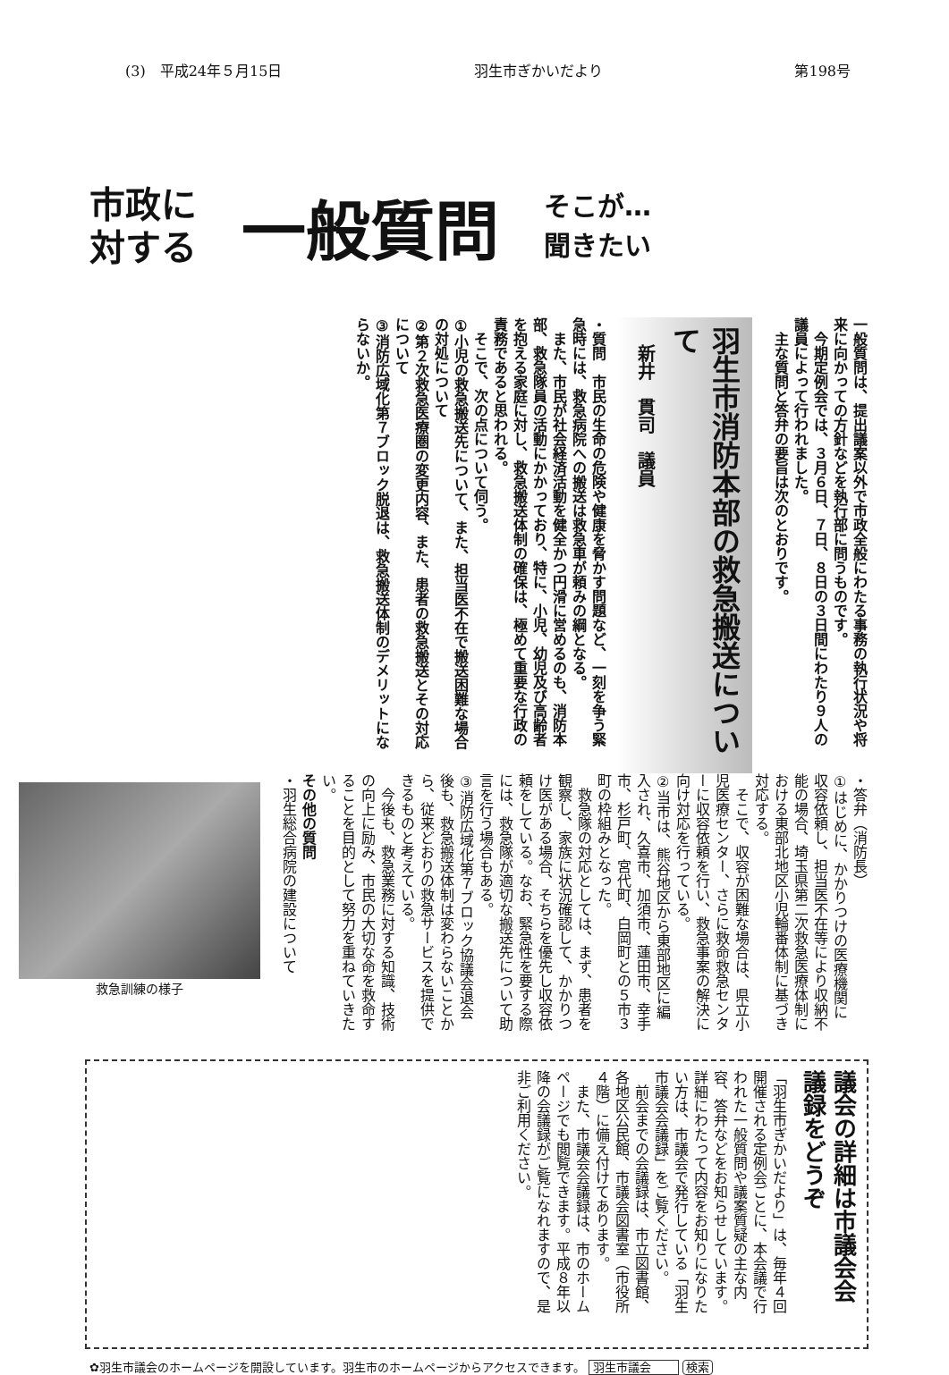(3)　平成24年５月15日 羽生市ぎかいだより 第198号
市政に
対する
一般質問
そこが…
聞きたい
一般質問は、提出議案以外で市政全般にわたる事務の執行状況や将来に向かっての方針などを執行部に問うものです。
　今期定例会では、３月６日、７日、８日の３日間にわたり９人の議員によって行われました。
　主な質問と答弁の要旨は次のとおりです。
羽生市消防本部の救急搬送について
新井　貫司　議員
・質問　市民の生命の危険や健康を脅かす問題など、一刻を争う緊急時には、救急病院への搬送は救急車が頼みの綱となる。
　また、市民が社会経済活動を健全かつ円滑に営めるのも、消防本部、救急隊員の活動にかかっており、特に、小児、幼児及び高齢者を抱える家庭に対し、救急搬送体制の確保は、極めて重要な行政の責務であると思われる。
　そこで、次の点について伺う。
①小児の救急搬送先について、また、担当医不在で搬送困難な場合の対処について
②第２次救急医療圏の変更内容、また、患者の救急搬送とその対応について
③消防広域化第７ブロック脱退は、救急搬送体制のデメリットにならないか。
・答弁（消防長）
①はじめに、かかりつけの医療機関に収容依頼し、担当医不在等により収納不能の場合、埼玉県第二次救急医療体制における東部北地区小児輪番体制に基づき対応する。
　そこで、収容が困難な場合は、県立小児医療センター、さらに救命救急センターに収容依頼を行い、救急事案の解決に向け対応を行っている。
②当市は、熊谷地区から東部地区に編入され、久喜市、加須市、蓮田市、幸手市、杉戸町、宮代町、白岡町との５市３町の枠組みとなった。
　救急隊の対応としては、まず、患者を観察し、家族に状況確認して、かかりつけ医がある場合、そちらを優先し収容依頼をしている。なお、緊急性を要する際には、救急隊が適切な搬送先について助言を行う場合もある。
③消防広域化第７ブロック協議会退会後も、救急搬送体制は変わらないことから、従来どおりの救急サービスを提供できるものと考えている。
　今後も、救急業務に対する知識、技術の向上に励み、市民の大切な命を救命することを目的として努力を重ねていきたい。
その他の質問
・羽生総合病院の建設について
救急訓練の様子
議会の詳細は市議会会議録をどうぞ
「羽生市ぎかいだより」は、毎年４回開催される定例会ごとに、本会議で行われた一般質問や議案質疑の主な内容、答弁などをお知らせしています。詳細にわたって内容をお知りになりたい方は、市議会で発行している「羽生市議会会議録」をご覧ください。
　前会までの会議録は、市立図書館、各地区公民館、市議会図書室（市役所４階）に備え付けてあります。
　また、市議会会議録は、市のホームページでも閲覧できます。平成８年以降の会議録がご覧になれますので、是非ご利用ください。
✿羽生市議会のホームページを開設しています。羽生市のホームページからアクセスできます。 羽生市議会 検索